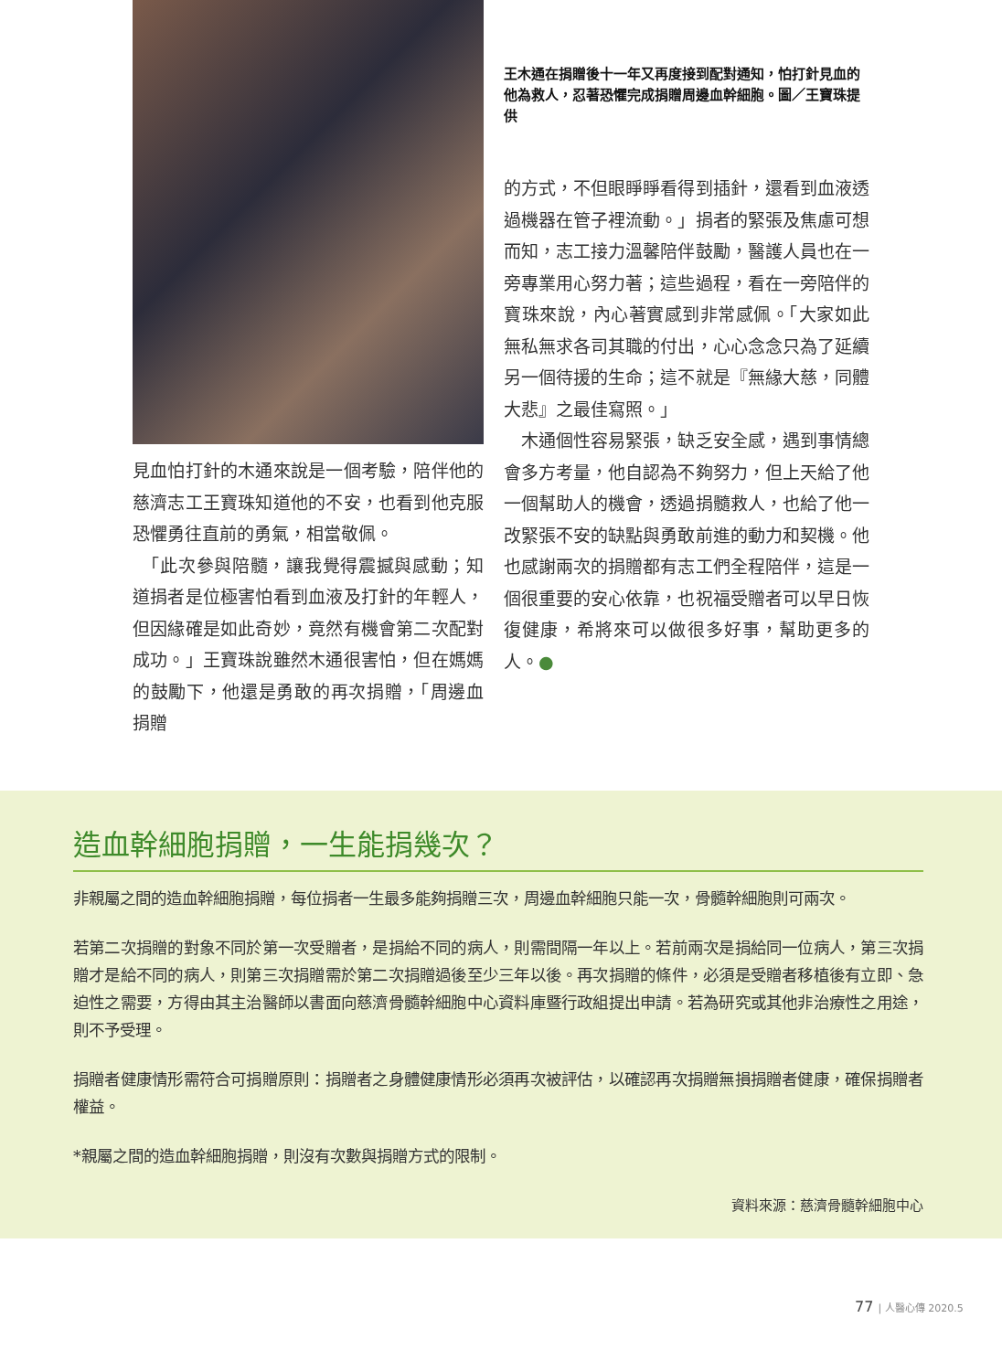見血怕打針的木通來說是一個考驗，陪伴他的慈濟志工王寶珠知道他的不安，也看到他克服恐懼勇往直前的勇氣，相當敬佩。
　「此次參與陪髓，讓我覺得震撼與感動；知道捐者是位極害怕看到血液及打針的年輕人，但因緣確是如此奇妙，竟然有機會第二次配對成功。」王寶珠說雖然木通很害怕，但在媽媽的鼓勵下，他還是勇敢的再次捐贈，「周邊血捐贈
王木通在捐贈後十一年又再度接到配對通知，怕打針見血的他為救人，忍著恐懼完成捐贈周邊血幹細胞。圖／王寶珠提供
的方式，不但眼睜睜看得到插針，還看到血液透過機器在管子裡流動。」捐者的緊張及焦慮可想而知，志工接力溫馨陪伴鼓勵，醫護人員也在一旁專業用心努力著；這些過程，看在一旁陪伴的寶珠來說，內心著實感到非常感佩。「大家如此無私無求各司其職的付出，心心念念只為了延續另一個待援的生命；這不就是『無緣大慈，同體大悲』之最佳寫照。」
　木通個性容易緊張，缺乏安全感，遇到事情總會多方考量，他自認為不夠努力，但上天給了他一個幫助人的機會，透過捐髓救人，也給了他一改緊張不安的缺點與勇敢前進的動力和契機。他也感謝兩次的捐贈都有志工們全程陪伴，這是一個很重要的安心依靠，也祝福受贈者可以早日恢復健康，希將來可以做很多好事，幫助更多的人。●
造血幹細胞捐贈，一生能捐幾次？
非親屬之間的造血幹細胞捐贈，每位捐者一生最多能夠捐贈三次，周邊血幹細胞只能一次，骨髓幹細胞則可兩次。
若第二次捐贈的對象不同於第一次受贈者，是捐給不同的病人，則需間隔一年以上。若前兩次是捐給同一位病人，第三次捐贈才是給不同的病人，則第三次捐贈需於第二次捐贈過後至少三年以後。再次捐贈的條件，必須是受贈者移植後有立即、急迫性之需要，方得由其主治醫師以書面向慈濟骨髓幹細胞中心資料庫暨行政組提出申請。若為研究或其他非治療性之用途，則不予受理。
捐贈者健康情形需符合可捐贈原則：捐贈者之身體健康情形必須再次被評估，以確認再次捐贈無損捐贈者健康，確保捐贈者權益。
*親屬之間的造血幹細胞捐贈，則沒有次數與捐贈方式的限制。
資料來源：慈濟骨髓幹細胞中心
77 | 人醫心傳 2020.5